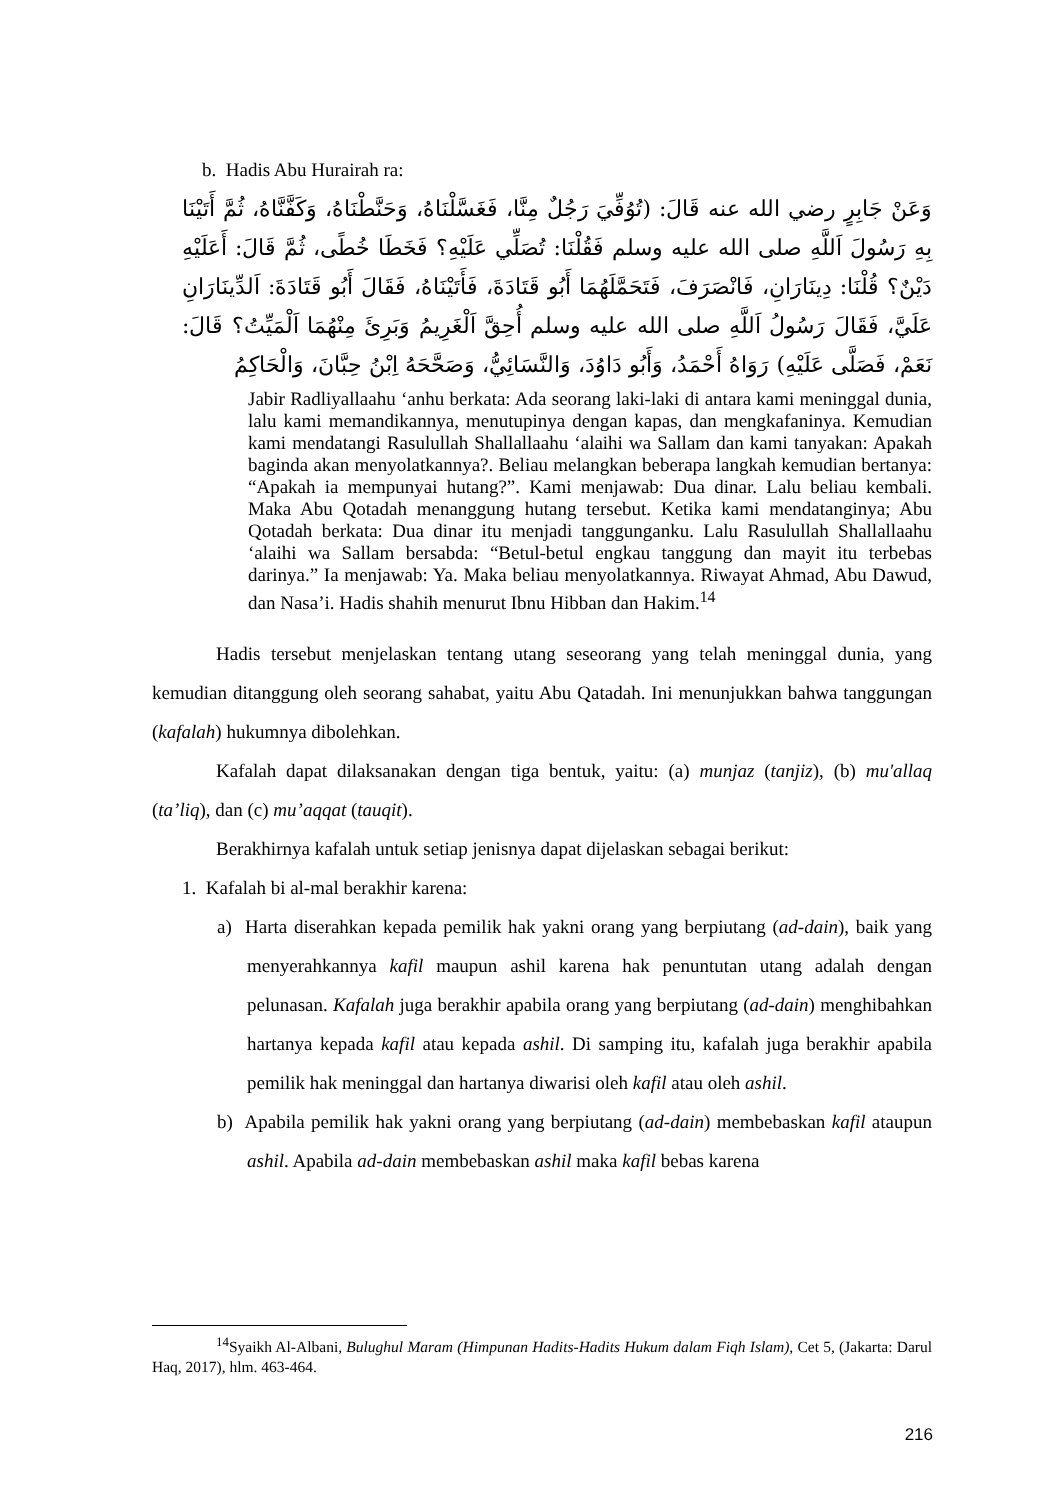b. Hadis Abu Hurairah ra:
وَعَنْ جَابِرٍ رضي الله عنه قَالَ: (تُوُفِّيَ رَجُلٌ مِنَّا، فَغَسَّلْنَاهُ، وَحَنَّطْنَاهُ، وَكَفَّنَّاهُ، ثُمَّ أَتَيْنَا بِهِ رَسُولَ اَللَّهِ صلى الله عليه وسلم فَقُلْنَا: تُصَلِّي عَلَيْهِ؟ فَخَطَا خُطًى، ثُمَّ قَالَ: أَعَلَيْهِ دَيْنٌ؟ قُلْنَا: دِينَارَانِ، فَانْصَرَفَ، فَتَحَمَّلَهُمَا أَبُو قَتَادَةَ، فَأَتَيْنَاهُ، فَقَالَ أَبُو قَتَادَةَ: اَلدِّينَارَانِ عَلَيَّ، فَقَالَ رَسُولُ اَللَّهِ صلى الله عليه وسلم أُحِقَّ اَلْغَرِيمُ وَبَرِئَ مِنْهُمَا اَلْمَيِّتُ؟ قَالَ: نَعَمْ، فَصَلَّى عَلَيْهِ) رَوَاهُ أَحْمَدُ، وَأَبُو دَاوُدَ، وَالنَّسَائِيُّ، وَصَحَّحَهُ اِبْنُ حِبَّانَ، وَالْحَاكِمُ
Jabir Radliyallaahu ‘anhu berkata: Ada seorang laki-laki di antara kami meninggal dunia, lalu kami memandikannya, menutupinya dengan kapas, dan mengkafaninya. Kemudian kami mendatangi Rasulullah Shallallaahu ‘alaihi wa Sallam dan kami tanyakan: Apakah baginda akan menyolatkannya?. Beliau melangkan beberapa langkah kemudian bertanya: “Apakah ia mempunyai hutang?”. Kami menjawab: Dua dinar. Lalu beliau kembali. Maka Abu Qotadah menanggung hutang tersebut. Ketika kami mendatanginya; Abu Qotadah berkata: Dua dinar itu menjadi tanggunganku. Lalu Rasulullah Shallallaahu ‘alaihi wa Sallam bersabda: “Betul-betul engkau tanggung dan mayit itu terbebas darinya.” Ia menjawab: Ya. Maka beliau menyolatkannya. Riwayat Ahmad, Abu Dawud, dan Nasa’i. Hadis shahih menurut Ibnu Hibban dan Hakim.<sup>14</sup>
Hadis tersebut menjelaskan tentang utang seseorang yang telah meninggal dunia, yang kemudian ditanggung oleh seorang sahabat, yaitu Abu Qatadah. Ini menunjukkan bahwa tanggungan (kafalah) hukumnya dibolehkan.
Kafalah dapat dilaksanakan dengan tiga bentuk, yaitu: (a) munjaz (tanjiz), (b) mu'allaq (ta’liq), dan (c) mu’aqqat (tauqit).
Berakhirnya kafalah untuk setiap jenisnya dapat dijelaskan sebagai berikut:
1. Kafalah bi al-mal berakhir karena:
a) Harta diserahkan kepada pemilik hak yakni orang yang berpiutang (ad-dain), baik yang menyerahkannya kafil maupun ashil karena hak penuntutan utang adalah dengan pelunasan. Kafalah juga berakhir apabila orang yang berpiutang (ad-dain) menghibahkan hartanya kepada kafil atau kepada ashil. Di samping itu, kafalah juga berakhir apabila pemilik hak meninggal dan hartanya diwarisi oleh kafil atau oleh ashil.
b) Apabila pemilik hak yakni orang yang berpiutang (ad-dain) membebaskan kafil ataupun ashil. Apabila ad-dain membebaskan ashil maka kafil bebas karena
<sup>14</sup> Syaikh Al-Albani, Bulughul Maram (Himpunan Hadits-Hadits Hukum dalam Fiqh Islam), Cet 5, (Jakarta: Darul Haq, 2017), hlm. 463-464.
216